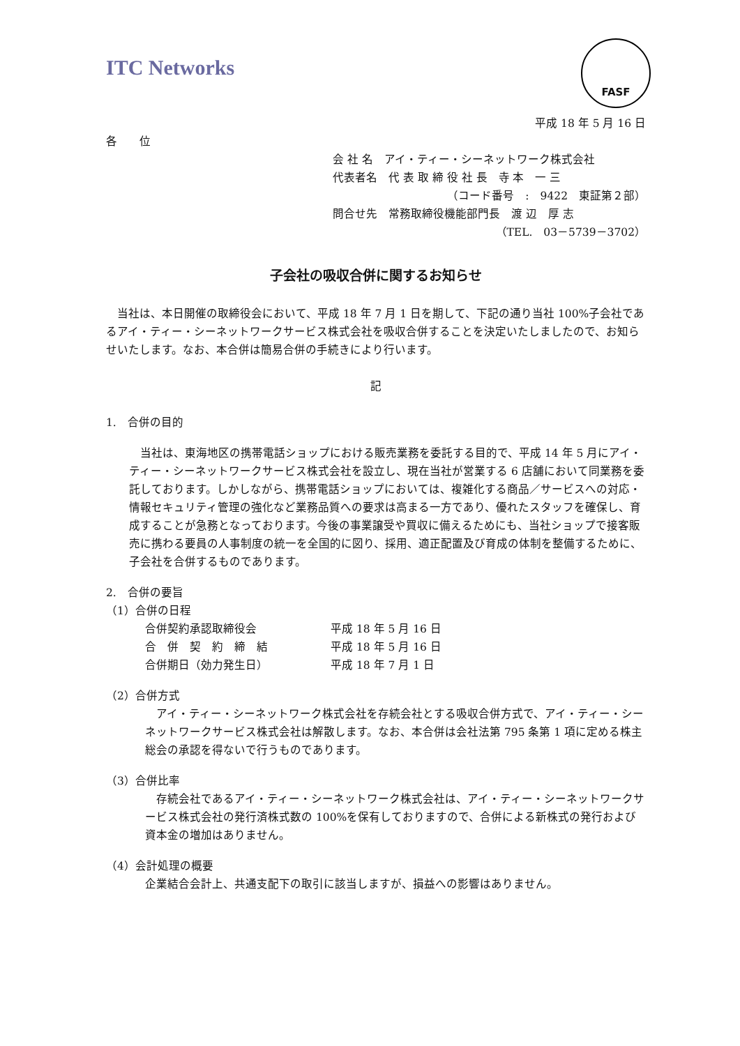ITC Networks
FASF
平成 18 年 5 月 16 日
各　　位
会 社 名　アイ・ティー・シーネットワーク株式会社
代表者名　代 表 取 締 役 社 長　寺 本　一 三
（コード番号　:　9422　東証第２部）
問合せ先　常務取締役機能部門長　渡 辺　厚 志
（TEL.　03－5739－3702）
子会社の吸収合併に関するお知らせ
　当社は、本日開催の取締役会において、平成 18 年 7 月 1 日を期して、下記の通り当社 100%子会社であるアイ・ティー・シーネットワークサービス株式会社を吸収合併することを決定いたしましたので、お知らせいたします。なお、本合併は簡易合併の手続きにより行います。
記
1.　合併の目的
　当社は、東海地区の携帯電話ショップにおける販売業務を委託する目的で、平成 14 年 5 月にアイ・ティー・シーネットワークサービス株式会社を設立し、現在当社が営業する 6 店舗において同業務を委託しております。しかしながら、携帯電話ショップにおいては、複雑化する商品／サービスへの対応・情報セキュリティ管理の強化など業務品質への要求は高まる一方であり、優れたスタッフを確保し、育成することが急務となっております。今後の事業譲受や買収に備えるためにも、当社ショップで接客販売に携わる要員の人事制度の統一を全国的に図り、採用、適正配置及び育成の体制を整備するために、子会社を合併するものであります。
2.　合併の要旨
（1）合併の日程
| 合併契約承認取締役会 | 平成 18 年 5 月 16 日 |
| 合 併 契 約 締 結 | 平成 18 年 5 月 16 日 |
| 合併期日（効力発生日） | 平成 18 年 7 月 1 日 |
（2）合併方式
　アイ・ティー・シーネットワーク株式会社を存続会社とする吸収合併方式で、アイ・ティー・シーネットワークサービス株式会社は解散します。なお、本合併は会社法第 795 条第 1 項に定める株主総会の承認を得ないで行うものであります。
（3）合併比率
　存続会社であるアイ・ティー・シーネットワーク株式会社は、アイ・ティー・シーネットワークサービス株式会社の発行済株式数の 100%を保有しておりますので、合併による新株式の発行および資本金の増加はありません。
（4）会計処理の概要
企業結合会計上、共通支配下の取引に該当しますが、損益への影響はありません。